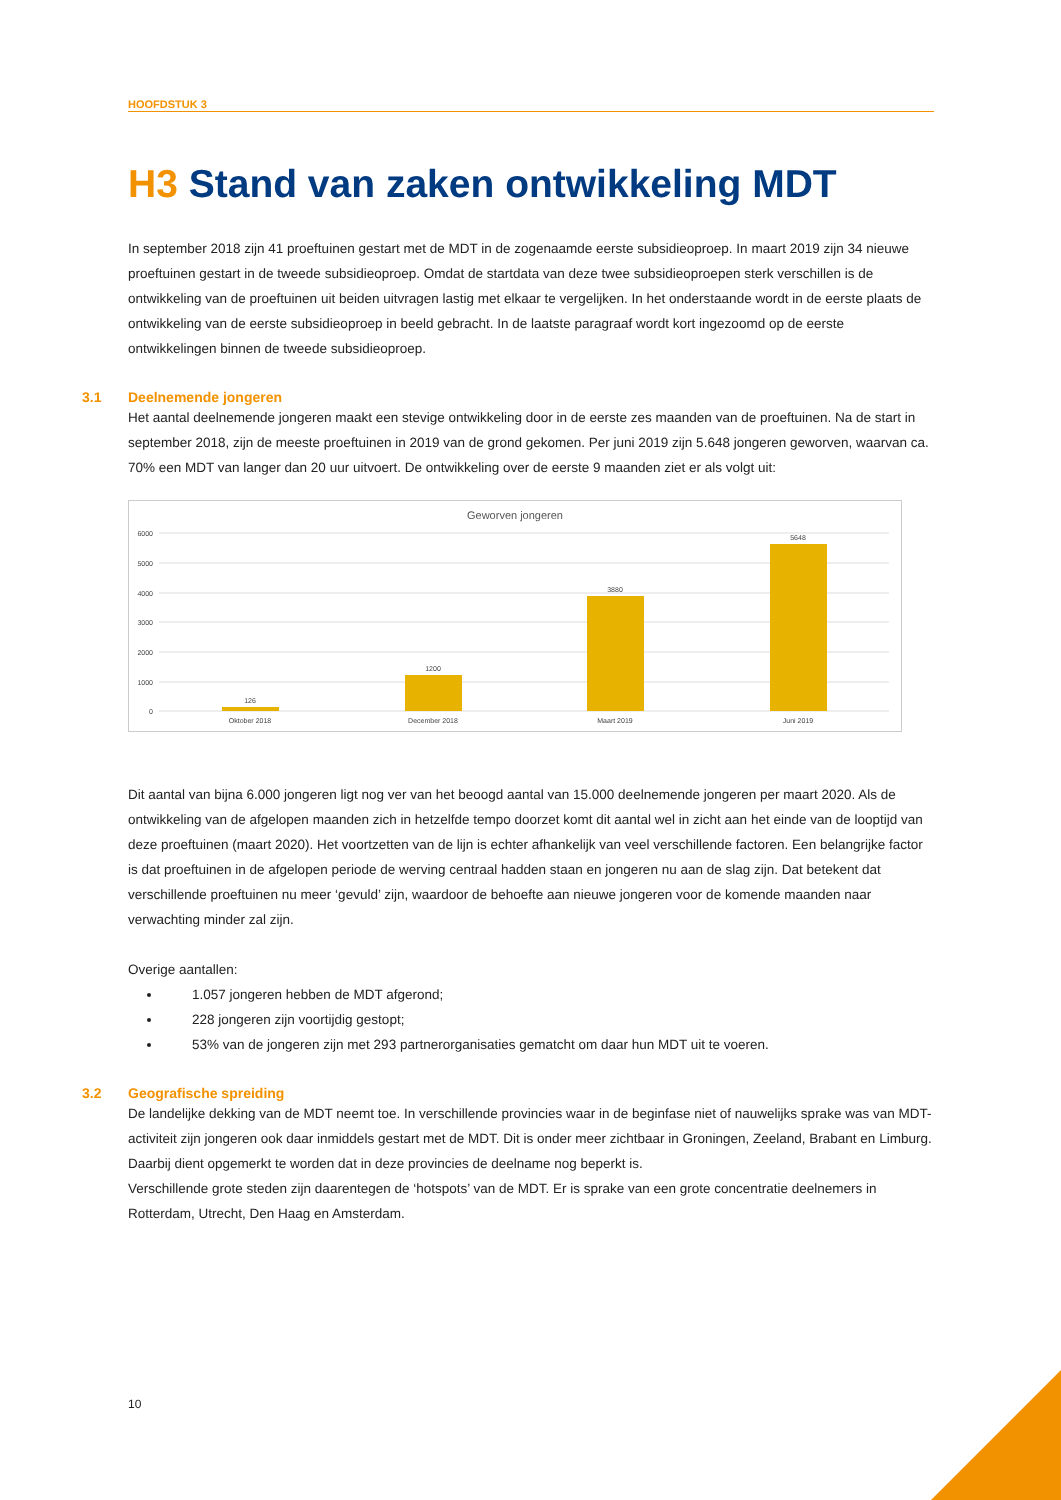HOOFDSTUK 3
H3 Stand van zaken ontwikkeling MDT
In september 2018 zijn 41 proeftuinen gestart met de MDT in de zogenaamde eerste subsidieoproep. In maart 2019 zijn 34 nieuwe proeftuinen gestart in de tweede subsidieoproep. Omdat de startdata van deze twee subsidieoproepen sterk verschillen is de ontwikkeling van de proeftuinen uit beiden uitvragen lastig met elkaar te vergelijken. In het onderstaande wordt in de eerste plaats de ontwikkeling van de eerste subsidieoproep in beeld gebracht. In de laatste paragraaf wordt kort ingezoomd op de eerste ontwikkelingen binnen de tweede subsidieoproep.
3.1 Deelnemende jongeren
Het aantal deelnemende jongeren maakt een stevige ontwikkeling door in de eerste zes maanden van de proeftuinen. Na de start in september 2018, zijn de meeste proeftuinen in 2019 van de grond gekomen. Per juni 2019 zijn 5.648 jongeren geworven, waarvan ca. 70% een MDT van langer dan 20 uur uitvoert. De ontwikkeling over de eerste 9 maanden ziet er als volgt uit:
Geworven jongeren
6000
5000
4000
3000
2000
1000
0
126
1200
3880
5648
Oktober 2018
December 2018
Maart 2019
Juni 2019
Dit aantal van bijna 6.000 jongeren ligt nog ver van het beoogd aantal van 15.000 deelnemende jongeren per maart 2020. Als de ontwikkeling van de afgelopen maanden zich in hetzelfde tempo doorzet komt dit aantal wel in zicht aan het einde van de looptijd van deze proeftuinen (maart 2020). Het voortzetten van de lijn is echter afhankelijk van veel verschillende factoren. Een belangrijke factor is dat proeftuinen in de afgelopen periode de werving centraal hadden staan en jongeren nu aan de slag zijn. Dat betekent dat verschillende proeftuinen nu meer ‘gevuld’ zijn, waardoor de behoefte aan nieuwe jongeren voor de komende maanden naar verwachting minder zal zijn.
Overige aantallen:
1.057 jongeren hebben de MDT afgerond;
228 jongeren zijn voortijdig gestopt;
53% van de jongeren zijn met 293 partnerorganisaties gematcht om daar hun MDT uit te voeren.
3.2 Geografische spreiding
De landelijke dekking van de MDT neemt toe. In verschillende provincies waar in de beginfase niet of nauwelijks sprake was van MDT-activiteit zijn jongeren ook daar inmiddels gestart met de MDT. Dit is onder meer zichtbaar in Groningen, Zeeland, Brabant en Limburg. Daarbij dient opgemerkt te worden dat in deze provincies de deelname nog beperkt is.
Verschillende grote steden zijn daarentegen de ‘hotspots’ van de MDT. Er is sprake van een grote concentratie deelnemers in Rotterdam, Utrecht, Den Haag en Amsterdam.
10